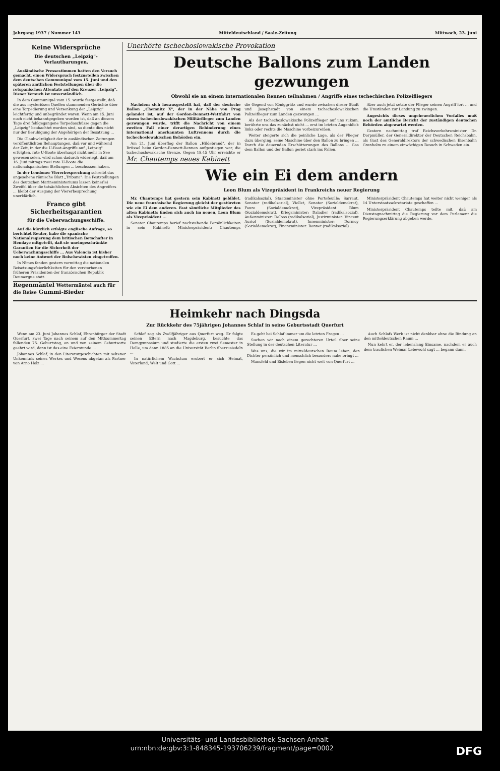Jahrgang 1937 / Nummer 143 Mitteldeutschland / Saale-Zeitung Mittwoch, 23. Juni
Keine Widersprüche
Die deutschen „Leipzig"-Verlautbarungen.
Ausländische Pressestimmen hatten den Versuch gemacht, einen Widerspruch festzustellen zwischen dem deutschen Communiqué vom 15. Juni und den späteren amtlichen Feststellungen über die rotspanischen Attentate auf den Kreuzer „Leipzig". Dieser Versuch ist unverständlich.
In dem Communiqué vom 15. wurde festgestellt, daß die aus mysteriösen Quellen stammenden Gerüchte über eine Torpedierung und Versenkung der „Leipzig" leichtfertig und unbegründet waren. Wenn am 15. Juni noch nicht bekanntgegeben worden ist, daß an diesem Tage drei fehlgegangene Torpedoschüsse gegen die „Leipzig" beobachtet worden sind, so diente dies nicht nur der Beruhigung der Angehörigen der Besatzung ...
Die Glaubwürdigkeit der in ausländischen Zeitungen veröffentlichten Behauptungen, daß vor und während der Zeit, in der die U-Boot-Angriffe auf „Leipzig" erfolgten, rote U-Boote überhaupt nicht mehr in See gewesen seien, wird schon dadurch widerlegt, daß am 16. Juni mittags zwei rote U-Boote die nationalspanischen Stellungen ... beschossen haben.
In der Londoner Viererbesprechung schreibt das angesehene römische Blatt „Tribuna": Die Feststellungen des deutschen Marineministeriums lassen keinerlei Zweifel über die tatsächlichen Absichten des Angreifers ... bleibt der Ausgang der Viererbesprechung unerklärlich.
Franco gibt Sicherheitsgarantien
für die Ueberwachungsschiffe.
Auf die kürzlich erfolgte englische Anfrage, so berichtet Reuter, habe die spanische Nationalregierung dem britischen Botschafter in Hendaye mitgeteilt, daß sie uneingeschränkte Garantien für die Sicherheit der Ueberwachungsschiffe ... Aus Valencia ist bisher noch keine Antwort der Bolschewisten eingetroffen.
In Nîmes fanden gestern vormittag die nationalen Beisetzungsfeierlichkeiten für den verstorbenen früheren Präsidenten der französischen Republik Doumergue statt.
Regenmäntel Wettermäntel auch für die Reise Gummi-Bieder
Unerhörte tschechoslowakische Provokation
Deutsche Ballons zum Landen gezwungen
Obwohl sie an einem internationalen Rennen teilnahmen / Angriffe eines tschechischen Polizeifliegers
Nachdem sich herausgestellt hat, daß der deutsche Ballon „Chemnitz X", der in der Nähe von Prag gelandet ist, auf der Gordon-Bennett-Wettfahrt von einem tschechoslowakischen Militärflieger zum Landen gezwungen wurde, trifft die Nachricht von einem zweiten Fall einer derartigen Behinderung eines international anerkannten Luftrennens durch die tschechoslowakischen Behörden ein.
Am 21. Juni überflog der Ballon „Hildebrand", der in Brüssel beim Gordon-Bennett-Rennen aufgestiegen war, die tschechoslowakische Grenze. Gegen 18.45 Uhr erreichte er die Gegend von Königgrätz und wurde zwischen dieser Stadt und Josephstadt von einem tschechoslowakischen Polizeiflieger zum Landen gezwungen ...
Als der tschechoslowakische Polizeiflieger auf uns zukam, berührte uns das zunächst nicht ... erst im letzten Augenblick links oder rechts die Maschine vorbeizureißen.
Weiter steigerte sich die peinliche Lage, als der Flieger dazu überging, seine Maschine über den Ballon zu bringen ... Durch die dauernden Erschütterungen des Ballons ... Gas dem Ballon und der Ballon geriet stark ins Fallen.
Aber auch jetzt setzte der Flieger seinen Angriff fort ... und die Umständen zur Landung zu zwingen.
Angesichts dieses ungeheuerlichen Vorfalles muß noch der amtliche Bericht der zuständigen deutschen Behörden abgewartet werden.
Gestern nachmittag traf Reichsverkehrsminister Dr. Dorpmüller, der Generaldirektor der Deutschen Reichsbahn, als Gast des Generaldirektors der schwedischen Eisenbahn Granholm zu einem einwöchigen Besuch in Schweden ein.
Mr. Chautemps neues Kabinett
Wie ein Ei dem andern
Leon Blum als Vizepräsident in Frankreichs neuer Regierung
Mr. Chautemps hat gestern sein Kabinett gebildet. Die neue französische Regierung gleicht der gestürzten wie ein Ei dem anderen. Fast sämtliche Mitglieder des alten Kabinetts finden sich auch im neuen, Leon Blum als Vizepräsident ...
Senator Chautemps berief nachstehende Persönlichkeiten in sein Kabinett: Ministerpräsident: Chautemps (radikalsozial), Staatsminister ohne Portefeuille: Sarraut, Senator (radikalsozial), Viollet, Senator (Sozialdemokrat), Faure (Sozialdemokrat), Vizepräsident: Blum (Sozialdemokrat), Kriegsminister: Daladier (radikalsozial), Außenminister: Delbos (radikalsozial), Justizminister: Vincent Auriol (Sozialdemokrat), Innenminister: Dormoy (Sozialdemokrat), Finanzminister: Bonnet (radikalsozial) ...
Ministerpräsident Chautemps hat weiter nicht weniger als 14 Unterstaatssekretariate geschaffen ...
Ministerpräsident Chautemps teilte mit, daß am Dienstagnachmittag die Regierung vor dem Parlament die Regierungserklärung abgeben werde.
Heimkehr nach Dingsda
Zur Rückkehr des 75jährigen Johannes Schlaf in seine Geburtsstadt Querfurt
Wenn am 23. Juni Johannes Schlaf, Ehrenbürger der Stadt Querfurt, zwei Tage nach seinem auf den Mittsommertag fallenden 75. Geburtstag, an und von seinem Geburtsorte geehrt wird, dann ist das eine Feierstunde ...
Johannes Schlaf, in den Literaturgeschichten mit seltener Unkenntnis seines Werkes und Wesens abgetan als Partner von Arno Holz ...
Schlaf zog als Zwölfjähriger aus Querfurt weg. Er folgte seinen Eltern nach Magdeburg, besuchte das Domgymnasium und studierte die ersten zwei Semester in Halle, um dann 1885 an die Universität Berlin überzusiedeln ...
In natürlichem Wachstum erobert er sich Heimat, Vaterland, Welt und Gott ...
Es geht bei Schlaf immer um die letzten Fragen ...
Suchen wir nach einem gerechteren Urteil über seine Stellung in der deutschen Literatur ...
Was uns, die wir im mitteldeutschen Raum leben, den Dichter persönlich und menschlich besonders nahe bringt ...
Mansfeld und Eisleben liegen nicht weit von Querfurt ...
Auch Schlafs Werk ist nicht denkbar ohne die Bindung an den mitteldeutschen Raum ...
Nun kehrt er, der lebenslang Einsame, nachdem er auch dem traulichen Weimar Lebewohl sagt ... begann dann,
Universitäts- und Landesbibliothek Sachsen-Anhalt
urn:nbn:de:gbv:3:1-848345-193706239/fragment/page=0002 DFG